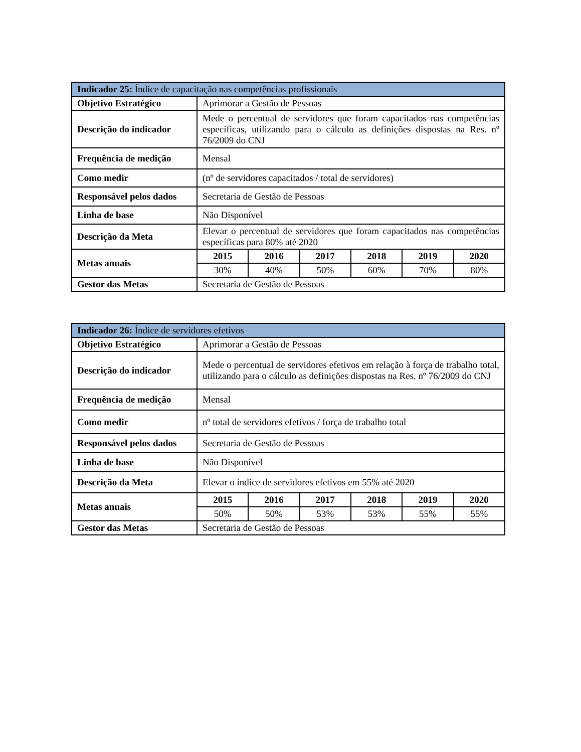| Indicador 25: Índice de capacitação nas competências profissionais | | | | | | |
| --- | --- | --- | --- | --- | --- | --- |
| Objetivo Estratégico | Aprimorar a Gestão de Pessoas | | | | | |
| Descrição do indicador | Mede o percentual de servidores que foram capacitados nas competências específicas, utilizando para o cálculo as definições dispostas na Res. nº 76/2009 do CNJ | | | | | |
| Frequência de medição | Mensal | | | | | |
| Como medir | (nº de servidores capacitados / total de servidores) | | | | | |
| Responsável pelos dados | Secretaria de Gestão de Pessoas | | | | | |
| Linha de base | Não Disponível | | | | | |
| Descrição da Meta | Elevar o percentual de servidores que foram capacitados nas competências específicas para 80% até 2020 | | | | | |
| Metas anuais | 2015 | 2016 | 2017 | 2018 | 2019 | 2020 |
| | 30% | 40% | 50% | 60% | 70% | 80% |
| Gestor das Metas | Secretaria de Gestão de Pessoas | | | | | |
| Indicador 26: Índice de servidores efetivos | | | | | | |
| --- | --- | --- | --- | --- | --- | --- |
| Objetivo Estratégico | Aprimorar a Gestão de Pessoas | | | | | |
| Descrição do indicador | Mede o percentual de servidores efetivos em relação à força de trabalho total, utilizando para o cálculo as definições dispostas na Res. nº 76/2009 do CNJ | | | | | |
| Frequência de medição | Mensal | | | | | |
| Como medir | nº total de servidores efetivos / força de trabalho total | | | | | |
| Responsável pelos dados | Secretaria de Gestão de Pessoas | | | | | |
| Linha de base | Não Disponível | | | | | |
| Descrição da Meta | Elevar o índice de servidores efetivos em 55% até 2020 | | | | | |
| Metas anuais | 2015 | 2016 | 2017 | 2018 | 2019 | 2020 |
| | 50% | 50% | 53% | 53% | 55% | 55% |
| Gestor das Metas | Secretaria de Gestão de Pessoas | | | | | |